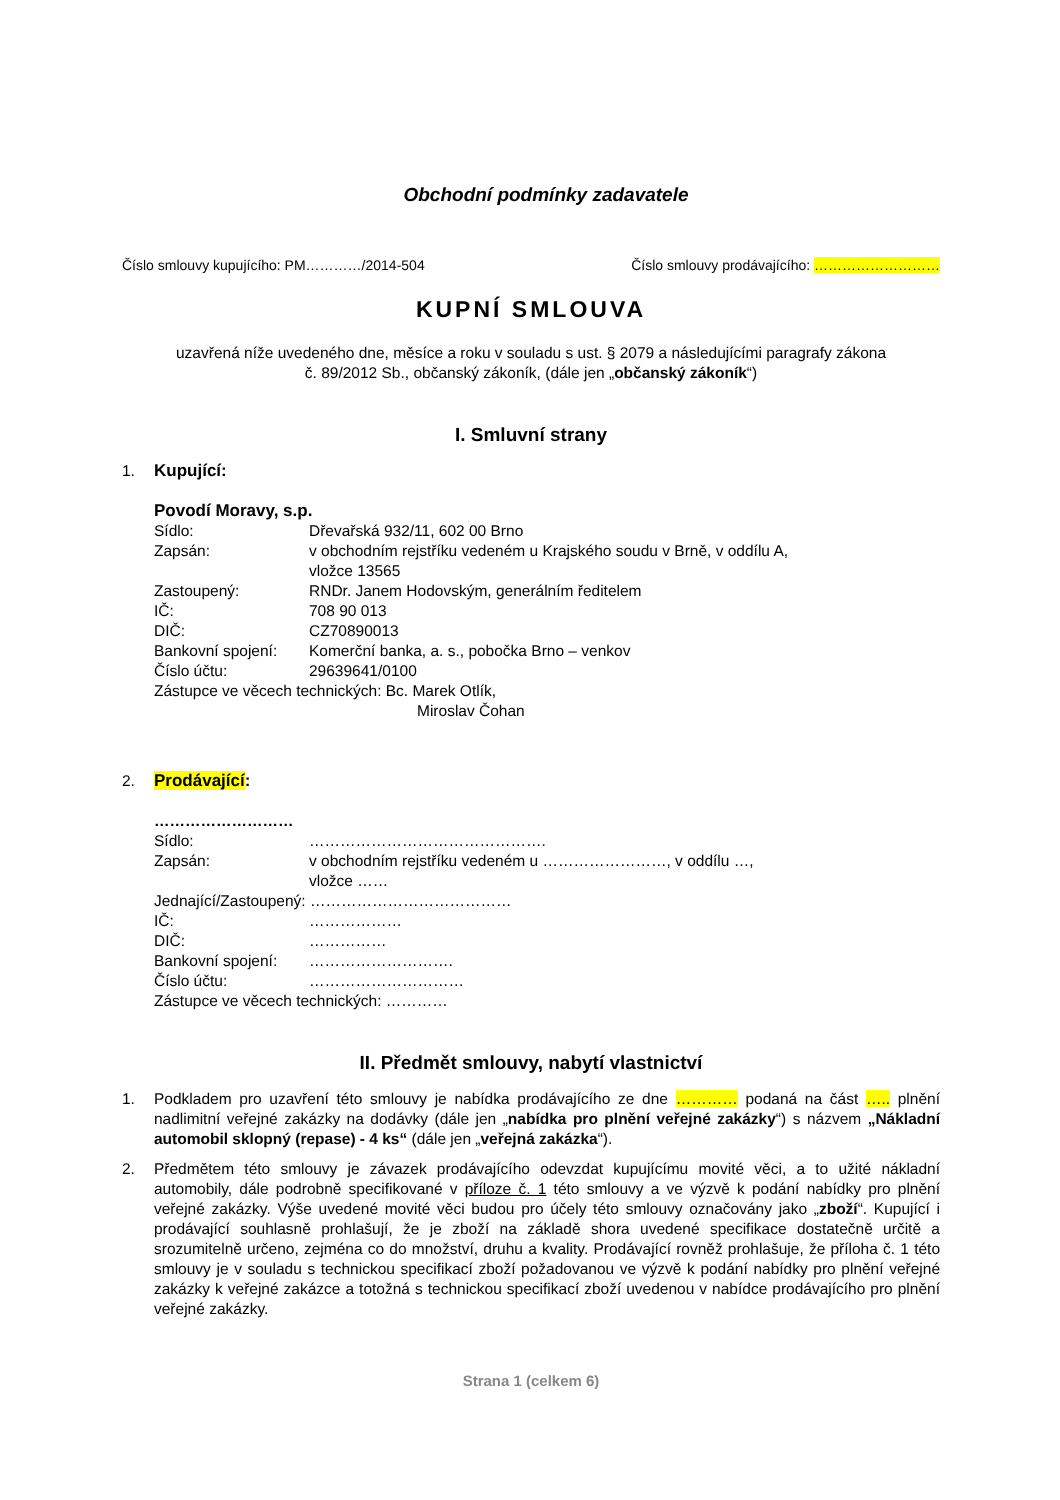Obchodní podmínky zadavatele
Číslo smlouvy kupujícího: PM…………/2014-504 Číslo smlouvy prodávajícího: ………………………
KUPNÍ SMLOUVA
uzavřená níže uvedeného dne, měsíce a roku v souladu s ust. § 2079 a následujícími paragrafy zákona
č. 89/2012 Sb., občanský zákoník, (dále jen „občanský zákoník“)
I. Smluvní strany
1. Kupující:
Povodí Moravy, s.p.
Sídlo: Dřevařská 932/11, 602 00 Brno
Zapsán: v obchodním rejstříku vedeném u Krajského soudu v Brně, v oddílu A,
vložce 13565
Zastoupený: RNDr. Janem Hodovským, generálním ředitelem
IČ: 708 90 013
DIČ: CZ70890013
Bankovní spojení: Komerční banka, a. s., pobočka Brno – venkov
Číslo účtu: 29639641/0100
Zástupce ve věcech technických: Bc. Marek Otlík,
Miroslav Čohan
2. Prodávající:
………………………
Sídlo: ……………………………………….
Zapsán: v obchodním rejstříku vedeném u ……………………, v oddílu …,
vložce ……
Jednající/Zastoupený: …………………………………
IČ: ………………
DIČ: ……………
Bankovní spojení: ……………………….
Číslo účtu: …………………………
Zástupce ve věcech technických: …………
II. Předmět smlouvy, nabytí vlastnictví
1. Podkladem pro uzavření této smlouvy je nabídka prodávajícího ze dne ………… podaná na část ….. plnění nadlimitní veřejné zakázky na dodávky (dále jen „nabídka pro plnění veřejné zakázky“) s názvem „Nákladní automobil sklopný (repase) - 4 ks“ (dále jen „veřejná zakázka“).
2. Předmětem této smlouvy je závazek prodávajícího odevzdat kupujícímu movité věci, a to užité nákladní automobily, dále podrobně specifikované v příloze č. 1 této smlouvy a ve výzvě k podání nabídky pro plnění veřejné zakázky. Výše uvedené movité věci budou pro účely této smlouvy označovány jako „zboží“. Kupující i prodávající souhlasně prohlašují, že je zboží na základě shora uvedené specifikace dostatečně určitě a srozumitelně určeno, zejména co do množství, druhu a kvality. Prodávající rovněž prohlašuje, že příloha č. 1 této smlouvy je v souladu s technickou specifikací zboží požadovanou ve výzvě k podání nabídky pro plnění veřejné zakázky k veřejné zakázce a totožná s technickou specifikací zboží uvedenou v nabídce prodávajícího pro plnění veřejné zakázky.
Strana 1 (celkem 6)